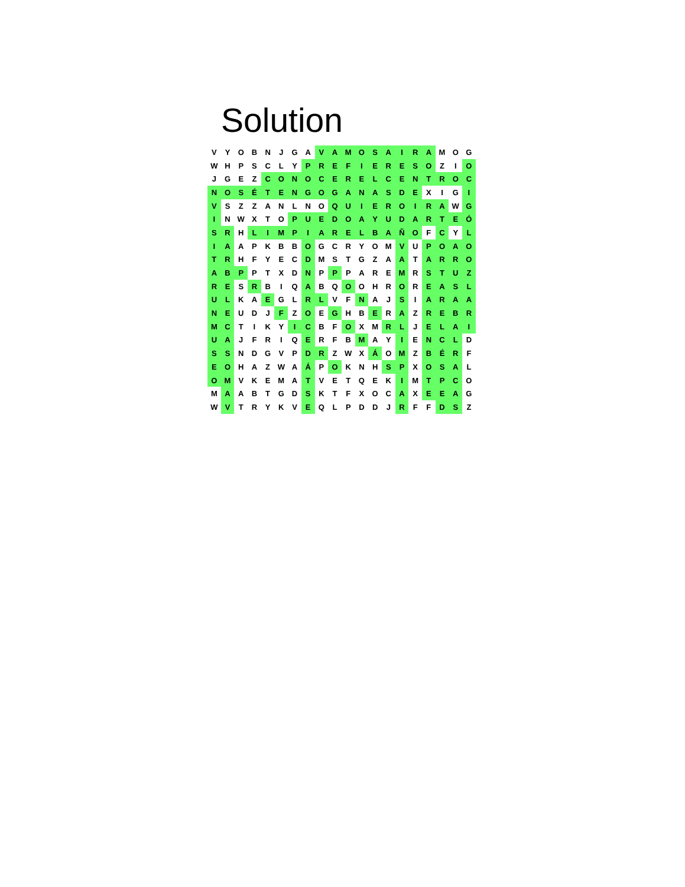Solution
| V | Y | O | B | N | J | G | A | V | A | M | O | S | A | I | R | A | M | O | G |
| W | H | P | S | C | L | Y | P | R | E | F | I | E | R | E | S | O | Z | I | O |
| J | G | E | Z | C | O | N | O | C | E | R | E | L | C | E | N | T | R | O | C |
| N | O | S | É | T | E | N | G | O | G | A | N | A | S | D | E | X | I | G | I |
| V | S | Z | Z | A | N | L | N | O | Q | U | I | E | R | O | I | R | A | W | G |
| I | N | W | X | T | O | P | U | E | D | O | A | Y | U | D | A | R | T | E | Ó |
| S | R | H | L | I | M | P | I | A | R | E | L | B | A | Ñ | O | F | C | Y | L |
| I | A | A | P | K | B | B | O | G | C | R | Y | O | M | V | U | P | O | A | O |
| T | R | H | F | Y | E | C | D | M | S | T | G | Z | A | A | T | A | R | R | O |
| A | B | P | P | T | X | D | N | P | P | P | A | R | E | M | R | S | T | U | Z |
| R | E | S | R | B | I | Q | A | B | Q | O | O | H | R | O | R | E | A | S | L |
| U | L | K | A | E | G | L | R | L | V | F | N | A | J | S | I | A | R | A | A |
| N | E | U | D | J | F | Z | O | E | G | H | B | E | R | A | Z | R | E | B | R |
| M | C | T | I | K | Y | I | C | B | F | O | X | M | R | L | J | E | L | A | I |
| U | A | J | F | R | I | Q | E | R | F | B | M | A | Y | I | E | N | C | L | D |
| S | S | N | D | G | V | P | D | R | Z | W | X | Á | O | M | Z | B | É | R | F |
| E | O | H | A | Z | W | A | Á | P | O | K | N | H | S | P | X | O | S | A | L |
| O | M | V | K | E | M | A | T | V | E | T | Q | E | K | I | M | T | P | C | O |
| M | A | A | B | T | G | D | S | K | T | F | X | O | C | A | X | E | E | A | G |
| W | V | T | R | Y | K | V | E | Q | L | P | D | D | J | R | F | F | D | S | Z |